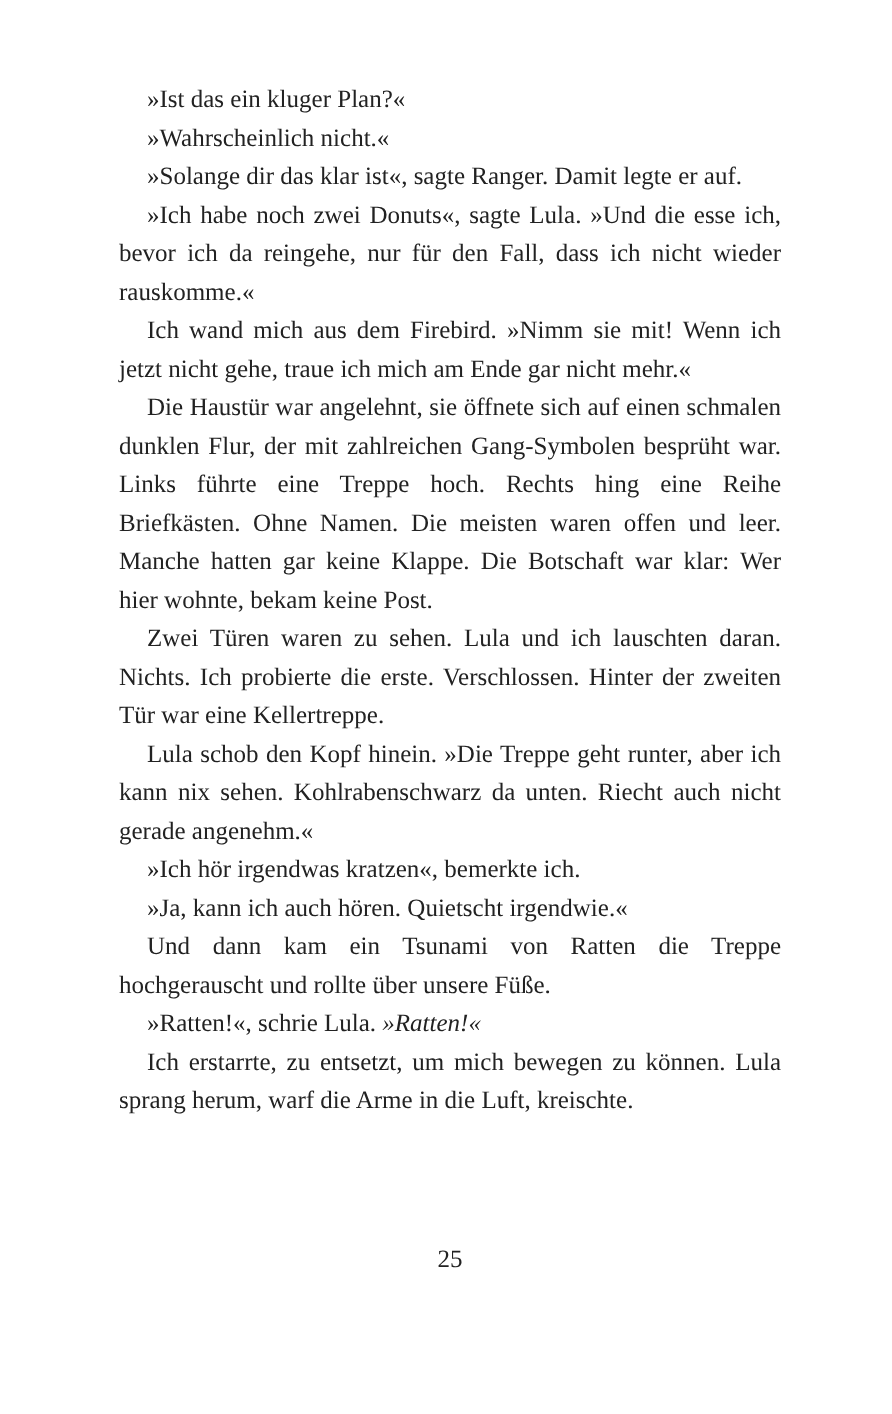»Ist das ein kluger Plan?«
»Wahrscheinlich nicht.«
»Solange dir das klar ist«, sagte Ranger. Damit legte er auf.
»Ich habe noch zwei Donuts«, sagte Lula. »Und die esse ich, bevor ich da reingehe, nur für den Fall, dass ich nicht wieder rauskomme.«
Ich wand mich aus dem Firebird. »Nimm sie mit! Wenn ich jetzt nicht gehe, traue ich mich am Ende gar nicht mehr.«
Die Haustür war angelehnt, sie öffnete sich auf einen schmalen dunklen Flur, der mit zahlreichen Gang-Symbolen besprüht war. Links führte eine Treppe hoch. Rechts hing eine Reihe Briefkästen. Ohne Namen. Die meisten waren offen und leer. Manche hatten gar keine Klappe. Die Botschaft war klar: Wer hier wohnte, bekam keine Post.
Zwei Türen waren zu sehen. Lula und ich lauschten daran. Nichts. Ich probierte die erste. Verschlossen. Hinter der zweiten Tür war eine Kellertreppe.
Lula schob den Kopf hinein. »Die Treppe geht runter, aber ich kann nix sehen. Kohlrabenschwarz da unten. Riecht auch nicht gerade angenehm.«
»Ich hör irgendwas kratzen«, bemerkte ich.
»Ja, kann ich auch hören. Quietscht irgendwie.«
Und dann kam ein Tsunami von Ratten die Treppe hochgerauscht und rollte über unsere Füße.
»Ratten!«, schrie Lula. »Ratten!«
Ich erstarrte, zu entsetzt, um mich bewegen zu können. Lula sprang herum, warf die Arme in die Luft, kreischte.
25